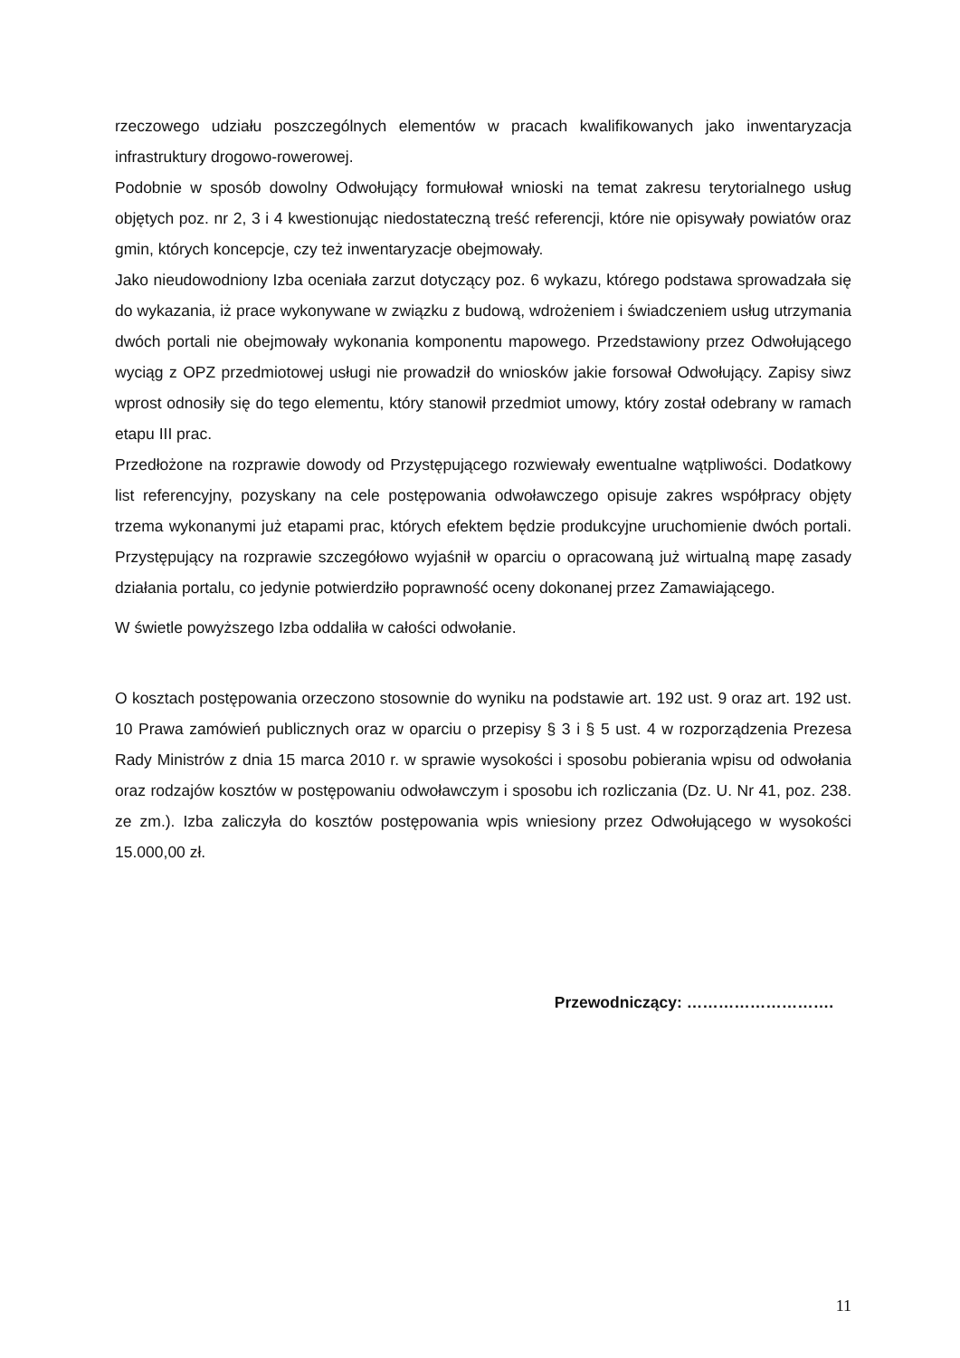rzeczowego udziału poszczególnych elementów w pracach kwalifikowanych jako inwentaryzacja infrastruktury drogowo-rowerowej.
Podobnie w sposób dowolny Odwołujący formułował wnioski na temat zakresu terytorialnego usług objętych poz. nr 2, 3 i 4 kwestionując niedostateczną treść referencji, które nie opisywały powiatów oraz gmin, których koncepcje, czy też inwentaryzacje obejmowały.
Jako nieudowodniony Izba oceniała zarzut dotyczący poz. 6 wykazu, którego podstawa sprowadzała się do wykazania, iż prace wykonywane w związku z budową, wdrożeniem i świadczeniem usług utrzymania dwóch portali nie obejmowały wykonania komponentu mapowego. Przedstawiony przez Odwołującego wyciąg z OPZ przedmiotowej usługi nie prowadził do wniosków jakie forsował Odwołujący. Zapisy siwz wprost odnosiły się do tego elementu, który stanowił przedmiot umowy, który został odebrany w ramach etapu III prac.
Przedłożone na rozprawie dowody od Przystępującego rozwiewały ewentualne wątpliwości. Dodatkowy list referencyjny, pozyskany na cele postępowania odwoławczego opisuje zakres współpracy objęty trzema wykonanymi już etapami prac, których efektem będzie produkcyjne uruchomienie dwóch portali. Przystępujący na rozprawie szczegółowo wyjaśnił w oparciu o opracowaną już wirtualną mapę zasady działania portalu, co jedynie potwierdziło poprawność oceny dokonanej przez Zamawiającego.
W świetle powyższego Izba oddaliła w całości odwołanie.
O kosztach postępowania orzeczono stosownie do wyniku na podstawie art. 192 ust. 9 oraz art. 192 ust. 10 Prawa zamówień publicznych oraz w oparciu o przepisy § 3 i § 5 ust. 4 w rozporządzenia Prezesa Rady Ministrów z dnia 15 marca 2010 r. w sprawie wysokości i sposobu pobierania wpisu od odwołania oraz rodzajów kosztów w postępowaniu odwoławczym i sposobu ich rozliczania (Dz. U. Nr 41, poz. 238. ze zm.). Izba zaliczyła do kosztów postępowania wpis wniesiony przez Odwołującego w wysokości 15.000,00 zł.
Przewodniczący: ……………………….
11